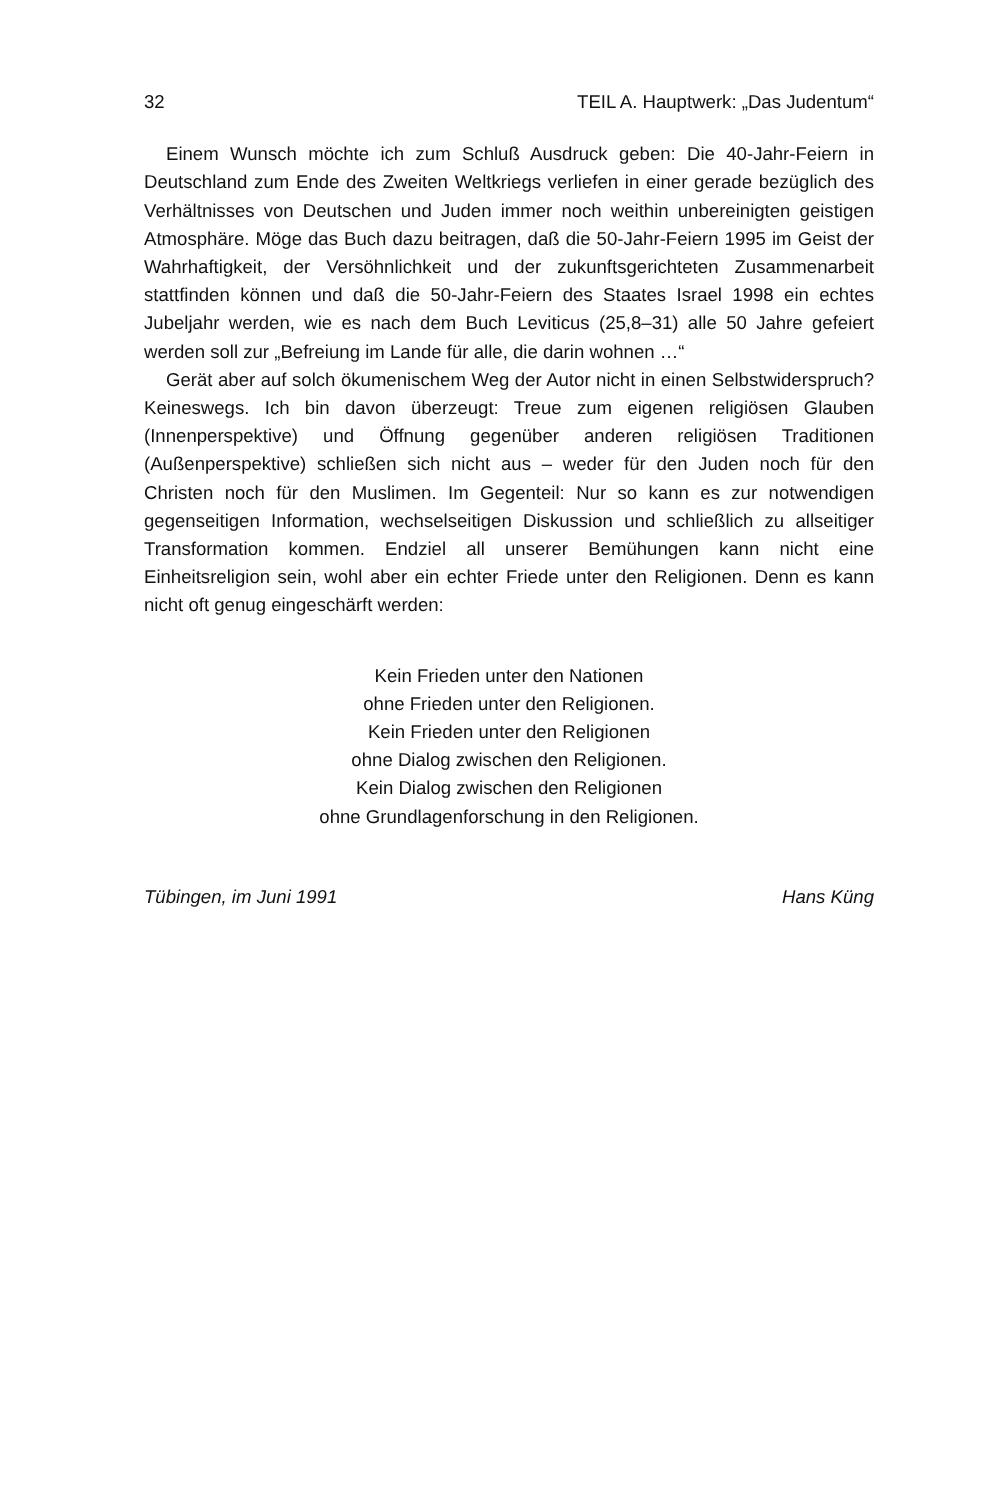32 TEIL A. Hauptwerk: „Das Judentum“
Einem Wunsch möchte ich zum Schluß Ausdruck geben: Die 40-Jahr-Feiern in Deutschland zum Ende des Zweiten Weltkriegs verliefen in einer gerade bezüglich des Verhältnisses von Deutschen und Juden immer noch weithin unbereinigten geistigen Atmosphäre. Möge das Buch dazu beitragen, daß die 50-Jahr-Feiern 1995 im Geist der Wahrhaftigkeit, der Versöhnlichkeit und der zukunftsgerichteten Zusammenarbeit stattfinden können und daß die 50-Jahr-Feiern des Staates Israel 1998 ein echtes Jubeljahr werden, wie es nach dem Buch Leviticus (25,8–31) alle 50 Jahre gefeiert werden soll zur „Befreiung im Lande für alle, die darin wohnen …“
Gerät aber auf solch ökumenischem Weg der Autor nicht in einen Selbstwiderspruch? Keineswegs. Ich bin davon überzeugt: Treue zum eigenen religiösen Glauben (Innenperspektive) und Öffnung gegenüber anderen religiösen Traditionen (Außenperspektive) schließen sich nicht aus – weder für den Juden noch für den Christen noch für den Muslimen. Im Gegenteil: Nur so kann es zur notwendigen gegenseitigen Information, wechselseitigen Diskussion und schließlich zu allseitiger Transformation kommen. Endziel all unserer Bemühungen kann nicht eine Einheitsreligion sein, wohl aber ein echter Friede unter den Religionen. Denn es kann nicht oft genug eingeschärft werden:
Kein Frieden unter den Nationen
ohne Frieden unter den Religionen.
Kein Frieden unter den Religionen
ohne Dialog zwischen den Religionen.
Kein Dialog zwischen den Religionen
ohne Grundlagenforschung in den Religionen.
Tübingen, im Juni 1991 Hans Küng